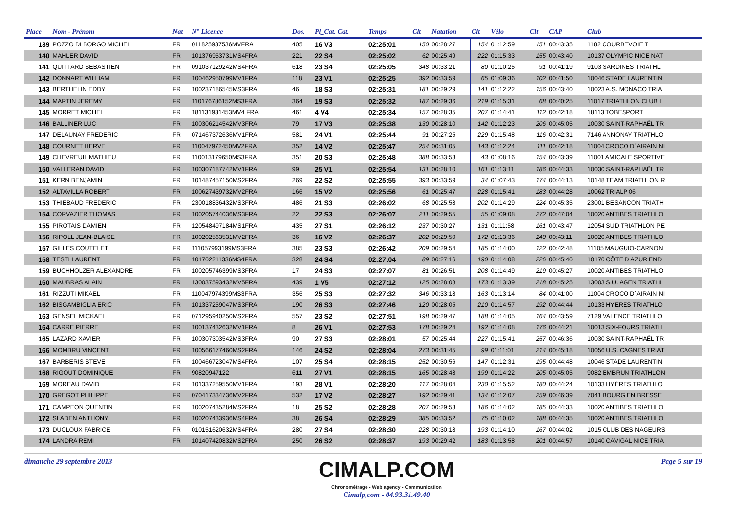| Place | Nom - Prénom | Nat | N° Licence | Dos. | Pl_Cat. Cat. | Temps | Clt | Natation | Clt | Vélo | Clt | CAP | Club |
| --- | --- | --- | --- | --- | --- | --- | --- | --- | --- | --- | --- | --- | --- |
| 139 | POZZO DI BORGO MICHEL | FR | 011825937536MVFRA | 405 | 16 V3 | 02:25:01 | 150 | 00:28:27 | 154 | 01:12:59 | 151 | 00:43:35 | 1182 COURBEVOIE T |
| 140 | MAHLER DAVID | FR | 101376953731MS4FRA | 221 | 22 S4 | 02:25:02 | 62 | 00:25:49 | 222 | 01:15:33 | 155 | 00:43:40 | 10137 OLYMPIC NICE NAT |
| 141 | QUITTARD SEBASTIEN | FR | 091037129242MS4FRA | 618 | 23 S4 | 02:25:05 | 348 | 00:33:21 | 80 | 01:10:25 | 91 | 00:41:19 | 9103 SARDINES TRIATHL |
| 142 | DONNART WILLIAM | FR | 100462950799MV1FRA | 118 | 23 V1 | 02:25:25 | 392 | 00:33:59 | 65 | 01:09:36 | 102 | 00:41:50 | 10046 STADE LAURENTIN |
| 143 | BERTHELIN EDDY | FR | 100237186545MS3FRA | 46 | 18 S3 | 02:25:31 | 181 | 00:29:29 | 141 | 01:12:22 | 156 | 00:43:40 | 10023 A.S. MONACO TRIA |
| 144 | MARTIN JEREMY | FR | 110176786152MS3FRA | 364 | 19 S3 | 02:25:32 | 187 | 00:29:36 | 219 | 01:15:31 | 68 | 00:40:25 | 11017 TRIATHLON CLUB L |
| 145 | MORRET MICHEL | FR | 181131931453MV4 FRA | 461 | 4 V4 | 02:25:34 | 157 | 00:28:35 | 207 | 01:14:41 | 112 | 00:42:18 | 18113 TOBESPORT |
| 146 | BALLINER LUC | FR | 100306214542MV3FRA | 79 | 17 V3 | 02:25:38 | 130 | 00:28:10 | 142 | 01:12:23 | 206 | 00:45:05 | 10030 SAINT-RAPHAËL TR |
| 147 | DELAUNAY FREDERIC | FR | 071467372636MV1FRA | 581 | 24 V1 | 02:25:44 | 91 | 00:27:25 | 229 | 01:15:48 | 116 | 00:42:31 | 7146 ANNONAY TRIATHLO |
| 148 | COURNET HERVE | FR | 110047972450MV2FRA | 352 | 14 V2 | 02:25:47 | 254 | 00:31:05 | 143 | 01:12:24 | 111 | 00:42:18 | 11004 CROCO D`AIRAIN NI |
| 149 | CHEVREUIL MATHIEU | FR | 110013179650MS3FRA | 351 | 20 S3 | 02:25:48 | 388 | 00:33:53 | 43 | 01:08:16 | 154 | 00:43:39 | 11001 AMICALE SPORTIVE |
| 150 | VALLERAN DAVID | FR | 100307187742MV1FRA | 99 | 25 V1 | 02:25:54 | 131 | 00:28:10 | 161 | 01:13:11 | 186 | 00:44:33 | 10030 SAINT-RAPHAËL TR |
| 151 | KERN BENJAMIN | FR | 101487457150MS2FRA | 269 | 22 S2 | 02:25:55 | 393 | 00:33:59 | 34 | 01:07:43 | 174 | 00:44:13 | 10148 TEAM TRIATHLON R |
| 152 | ALTAVILLA ROBERT | FR | 100627439732MV2FRA | 166 | 15 V2 | 02:25:56 | 61 | 00:25:47 | 228 | 01:15:41 | 183 | 00:44:28 | 10062 TRIALP 06 |
| 153 | THIEBAUD FREDERIC | FR | 230018836432MS3FRA | 486 | 21 S3 | 02:26:02 | 68 | 00:25:58 | 202 | 01:14:29 | 224 | 00:45:35 | 23001 BESANCON TRIATH |
| 154 | CORVAZIER THOMAS | FR | 100205744036MS3FRA | 22 | 22 S3 | 02:26:07 | 211 | 00:29:55 | 55 | 01:09:08 | 272 | 00:47:04 | 10020 ANTIBES TRIATHLO |
| 155 | PIROTAIS DAMIEN | FR | 120548497184MS1FRA | 435 | 27 S1 | 02:26:12 | 237 | 00:30:27 | 131 | 01:11:58 | 161 | 00:43:47 | 12054 SUD TRIATHLON PE |
| 156 | RIPOLL JEAN-BLAISE | FR | 100202563531MV2FRA | 36 | 16 V2 | 02:26:37 | 202 | 00:29:50 | 172 | 01:13:36 | 140 | 00:43:11 | 10020 ANTIBES TRIATHLO |
| 157 | GILLES COUTELET | FR | 111057993199MS3FRA | 385 | 23 S3 | 02:26:42 | 209 | 00:29:54 | 185 | 01:14:00 | 122 | 00:42:48 | 11105 MAUGUIO-CARNON |
| 158 | TESTI LAURENT | FR | 101702211336MS4FRA | 328 | 24 S4 | 02:27:04 | 89 | 00:27:16 | 190 | 01:14:08 | 226 | 00:45:40 | 10170 CÔTE D AZUR END |
| 159 | BUCHHOLZER ALEXANDRE | FR | 100205746399MS3FRA | 17 | 24 S3 | 02:27:07 | 81 | 00:26:51 | 208 | 01:14:49 | 219 | 00:45:27 | 10020 ANTIBES TRIATHLO |
| 160 | MAUBRAS ALAIN | FR | 130037593432MV5FRA | 439 | 1 V5 | 02:27:12 | 125 | 00:28:08 | 173 | 01:13:39 | 218 | 00:45:25 | 13003 S.U. AGEN TRIATHL |
| 161 | RIZZUTI MIKAEL | FR | 110047974399MS3FRA | 356 | 25 S3 | 02:27:32 | 346 | 00:33:18 | 163 | 01:13:14 | 84 | 00:41:00 | 11004 CROCO D`AIRAIN NI |
| 162 | BISGAMBIGLIA ERIC | FR | 101337259047MS3FRA | 190 | 26 S3 | 02:27:46 | 120 | 00:28:05 | 210 | 01:14:57 | 192 | 00:44:44 | 10133 HYÈRES TRIATHLO |
| 163 | GENSEL MICKAEL | FR | 071295940250MS2FRA | 557 | 23 S2 | 02:27:51 | 198 | 00:29:47 | 188 | 01:14:05 | 164 | 00:43:59 | 7129 VALENCE TRIATHLO |
| 164 | CARRE PIERRE | FR | 100137432632MV1FRA | 8 | 26 V1 | 02:27:53 | 178 | 00:29:24 | 192 | 01:14:08 | 176 | 00:44:21 | 10013 SIX-FOURS TRIATH |
| 165 | LAZARD XAVIER | FR | 100307303542MS3FRA | 90 | 27 S3 | 02:28:01 | 57 | 00:25:44 | 227 | 01:15:41 | 257 | 00:46:36 | 10030 SAINT-RAPHAËL TR |
| 166 | MOMBRU VINCENT | FR | 100566177460MS2FRA | 146 | 24 S2 | 02:28:04 | 273 | 00:31:45 | 99 | 01:11:01 | 214 | 00:45:18 | 10056 U.S. CAGNES TRIAT |
| 167 | BARBERIS STEVE | FR | 100466723047MS4FRA | 107 | 25 S4 | 02:28:15 | 252 | 00:30:56 | 147 | 01:12:31 | 195 | 00:44:48 | 10046 STADE LAURENTIN |
| 168 | RIGOUT DOMINIQUE | FR | 90820947122 | 611 | 27 V1 | 02:28:15 | 165 | 00:28:48 | 199 | 01:14:22 | 205 | 00:45:05 | 9082 EMBRUN TRIATHLON |
| 169 | MOREAU DAVID | FR | 101337259550MV1FRA | 193 | 28 V1 | 02:28:20 | 117 | 00:28:04 | 230 | 01:15:52 | 180 | 00:44:24 | 10133 HYÈRES TRIATHLO |
| 170 | GREGOT PHILIPPE | FR | 070417334736MV2FRA | 532 | 17 V2 | 02:28:27 | 192 | 00:29:41 | 134 | 01:12:07 | 259 | 00:46:39 | 7041 BOURG EN BRESSE |
| 171 | CAMPEON QUENTIN | FR | 100207435284MS2FRA | 18 | 25 S2 | 02:28:28 | 207 | 00:29:53 | 186 | 01:14:02 | 185 | 00:44:33 | 10020 ANTIBES TRIATHLO |
| 172 | SLADEN ANTHONY | FR | 100207433936MS4FRA | 38 | 26 S4 | 02:28:29 | 385 | 00:33:52 | 75 | 01:10:02 | 188 | 00:44:35 | 10020 ANTIBES TRIATHLO |
| 173 | DUCLOUX FABRICE | FR | 010151620632MS4FRA | 280 | 27 S4 | 02:28:30 | 228 | 00:30:18 | 193 | 01:14:10 | 167 | 00:44:02 | 1015 CLUB DES NAGEURS |
| 174 | LANDRA REMI | FR | 101407420832MS2FRA | 250 | 26 S2 | 02:28:37 | 193 | 00:29:42 | 183 | 01:13:58 | 201 | 00:44:57 | 10140 CAVIGAL NICE TRIA |
dimanche 29 septembre 2013
CIMALP.COM
Chronométrage - Web agency - Communication
Cimalp,com - 04.93.31.49.40
Page 5 sur 19